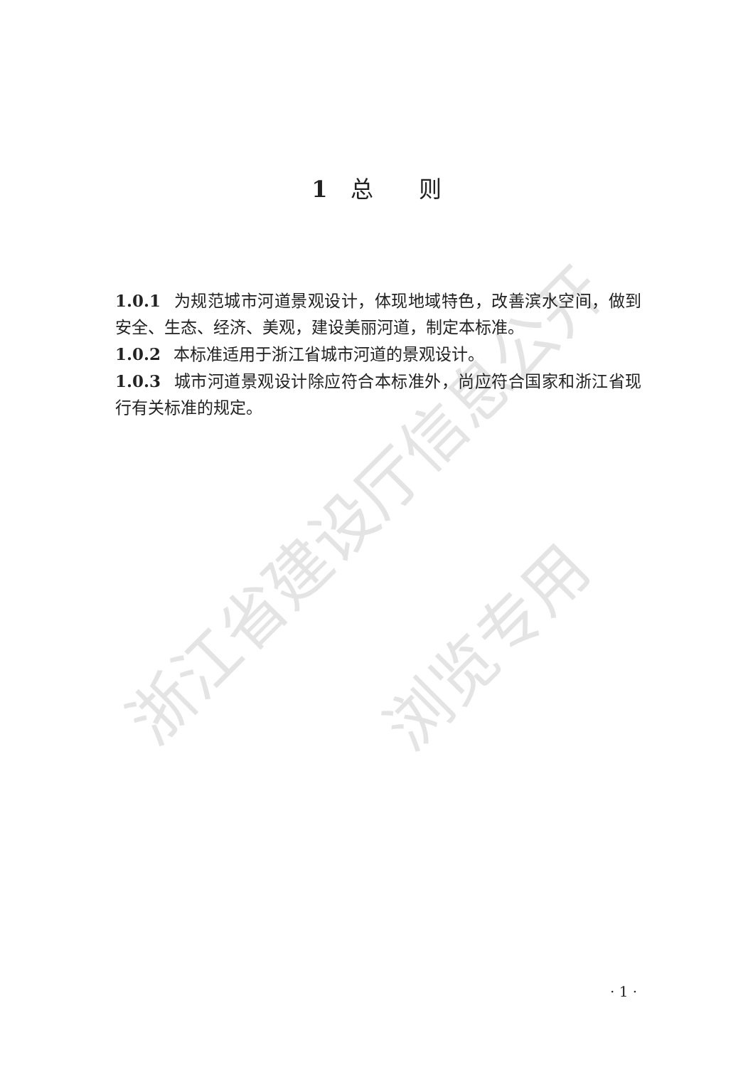浙江省建设厅信息公开
浏览专用
1 总　　则
1.0.1 为规范城市河道景观设计，体现地域特色，改善滨水空间，做到安全、生态、经济、美观，建设美丽河道，制定本标准。
1.0.2 本标准适用于浙江省城市河道的景观设计。
1.0.3 城市河道景观设计除应符合本标准外，尚应符合国家和浙江省现行有关标准的规定。
· 1 ·